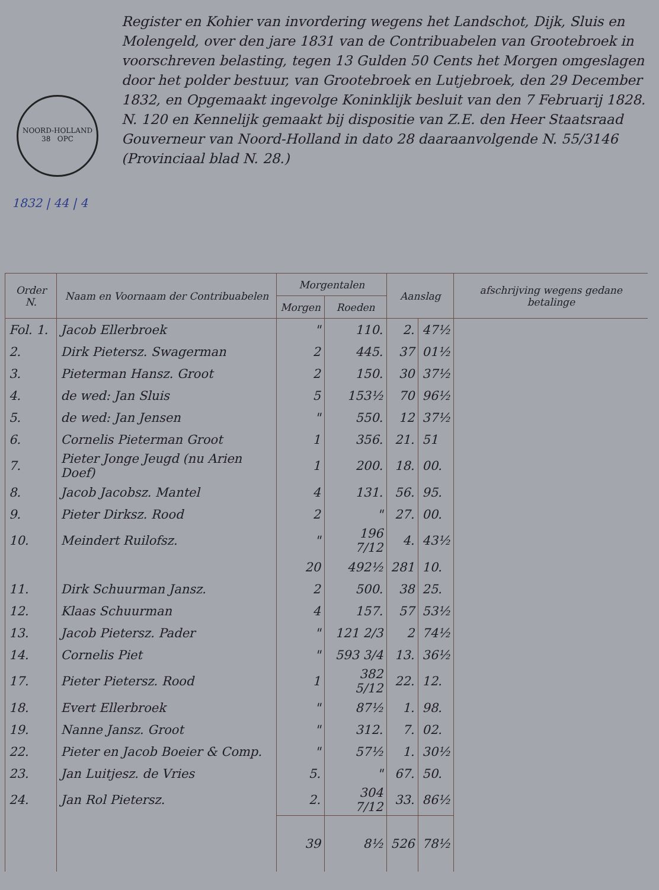NOORD-HOLLAND
38 OPC
1832 | 44 | 4
Register en Kohier van invordering wegens het Landschot, Dijk, Sluis en Molengeld, over den jare 1831 van de Contribuabelen van Grootebroek in voorschreven belasting, tegen 13 Gulden 50 Cents het Morgen omgeslagen door het polder bestuur, van Grootebroek en Lutjebroek, den 29 December 1832, en Opgemaakt ingevolge Koninklijk besluit van den 7 Februarij 1828. N. 120 en Kennelijk gemaakt bij dispositie van Z.E. den Heer Staatsraad Gouverneur van Noord-Holland in dato 28 daaraanvolgende N. 55/3146 (Provinciaal blad N. 28.)
| Order N. | Naam en Voornaam der Contribuabelen | Morgentalen | | Aanslag | | afschrijving wegens gedane betalinge |
| --- | --- | --- | --- | --- | --- | --- |
| | | Morgen | Roeden | | | |
| Fol. 1. | Jacob Ellerbroek | " | 110. | 2. | 47½ | |
| 2. | Dirk Pietersz. Swagerman | 2 | 445. | 37 | 01½ | |
| 3. | Pieterman Hansz. Groot | 2 | 150. | 30 | 37½ | |
| 4. | de wed: Jan Sluis | 5 | 153½ | 70 | 96½ | |
| 5. | de wed: Jan Jensen | " | 550. | 12 | 37½ | |
| 6. | Cornelis Pieterman Groot | 1 | 356. | 21. | 51 | |
| 7. | Pieter Jonge Jeugd (nu Arien Doef) | 1 | 200. | 18. | 00. | |
| 8. | Jacob Jacobsz. Mantel | 4 | 131. | 56. | 95. | |
| 9. | Pieter Dirksz. Rood | 2 | " | 27. | 00. | |
| 10. | Meindert Ruilofsz. | " | 196 7/12 | 4. | 43½ | |
| | | 20 | 492½ | 281 | 10. | |
| 11. | Dirk Schuurman Jansz. | 2 | 500. | 38 | 25. | |
| 12. | Klaas Schuurman | 4 | 157. | 57 | 53½ | |
| 13. | Jacob Pietersz. Pader | " | 121 2/3 | 2 | 74½ | |
| 14. | Cornelis Piet | " | 593 3/4 | 13. | 36½ | |
| 17. | Pieter Pietersz. Rood | 1 | 382 5/12 | 22. | 12. | |
| 18. | Evert Ellerbroek | " | 87½ | 1. | 98. | |
| 19. | Nanne Jansz. Groot | " | 312. | 7. | 02. | |
| 22. | Pieter en Jacob Boeier & Comp. | " | 57½ | 1. | 30½ | |
| 23. | Jan Luitjesz. de Vries | 5. | " | 67. | 50. | |
| 24. | Jan Rol Pietersz. | 2. | 304 7/12 | 33. | 86½ | |
| | | 39 | 8½ | 526 | 78½ | |